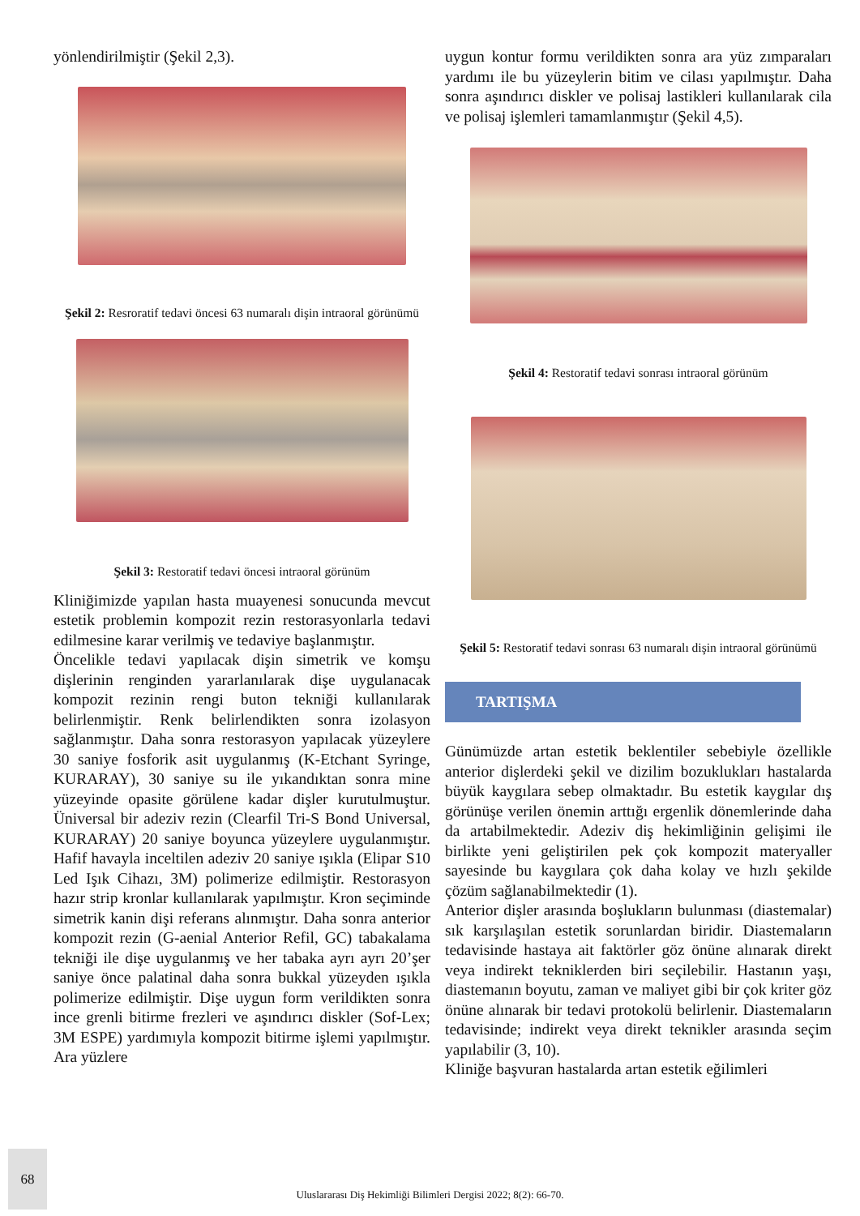yönlendirilmiştir (Şekil 2,3).
Şekil 2: Resroratif tedavi öncesi 63 numaralı dişin intraoral görünümü
Şekil 3: Restoratif tedavi öncesi intraoral görünüm
Kliniğimizde yapılan hasta muayenesi sonucunda mevcut estetik problemin kompozit rezin restorasyonlarla tedavi edilmesine karar verilmiş ve tedaviye başlanmıştır.
Öncelikle tedavi yapılacak dişin simetrik ve komşu dişlerinin renginden yararlanılarak dişe uygulanacak kompozit rezinin rengi buton tekniği kullanılarak belirlenmiştir. Renk belirlendikten sonra izolasyon sağlanmıştır. Daha sonra restorasyon yapılacak yüzeylere 30 saniye fosforik asit uygulanmış (K-Etchant Syringe, KURARAY), 30 saniye su ile yıkandıktan sonra mine yüzeyinde opasite görülene kadar dişler kurutulmuştur. Üniversal bir adeziv rezin (Clearfil Tri-S Bond Universal, KURARAY) 20 saniye boyunca yüzeylere uygulanmıştır. Hafif havayla inceltilen adeziv 20 saniye ışıkla (Elipar S10 Led Işık Cihazı, 3M) polimerize edilmiştir. Restorasyon hazır strip kronlar kullanılarak yapılmıştır. Kron seçiminde simetrik kanin dişi referans alınmıştır. Daha sonra anterior kompozit rezin (G-aenial Anterior Refil, GC) tabakalama tekniği ile dişe uygulanmış ve her tabaka ayrı ayrı 20’şer saniye önce palatinal daha sonra bukkal yüzeyden ışıkla polimerize edilmiştir. Dişe uygun form verildikten sonra ince grenli bitirme frezleri ve aşındırıcı diskler (Sof-Lex; 3M ESPE) yardımıyla kompozit bitirme işlemi yapılmıştır. Ara yüzlere
uygun kontur formu verildikten sonra ara yüz zımparaları yardımı ile bu yüzeylerin bitim ve cilası yapılmıştır. Daha sonra aşındırıcı diskler ve polisaj lastikleri kullanılarak cila ve polisaj işlemleri tamamlanmıştır (Şekil 4,5).
Şekil 4: Restoratif tedavi sonrası intraoral görünüm
Şekil 5: Restoratif tedavi sonrası 63 numaralı dişin intraoral görünümü
TARTIŞMA
Günümüzde artan estetik beklentiler sebebiyle özellikle anterior dişlerdeki şekil ve dizilim bozuklukları hastalarda büyük kaygılara sebep olmaktadır. Bu estetik kaygılar dış görünüşe verilen önemin arttığı ergenlik dönemlerinde daha da artabilmektedir. Adeziv diş hekimliğinin gelişimi ile birlikte yeni geliştirilen pek çok kompozit materyaller sayesinde bu kaygılara çok daha kolay ve hızlı şekilde çözüm sağlanabilmektedir (1).
Anterior dişler arasında boşlukların bulunması (diastemalar) sık karşılaşılan estetik sorunlardan biridir. Diastemaların tedavisinde hastaya ait faktörler göz önüne alınarak direkt veya indirekt tekniklerden biri seçilebilir. Hastanın yaşı, diastemanın boyutu, zaman ve maliyet gibi bir çok kriter göz önüne alınarak bir tedavi protokolü belirlenir. Diastemaların tedavisinde; indirekt veya direkt teknikler arasında seçim yapılabilir (3, 10).
Kliniğe başvuran hastalarda artan estetik eğilimleri
68
Uluslararası Diş Hekimliği Bilimleri Dergisi 2022; 8(2): 66-70.